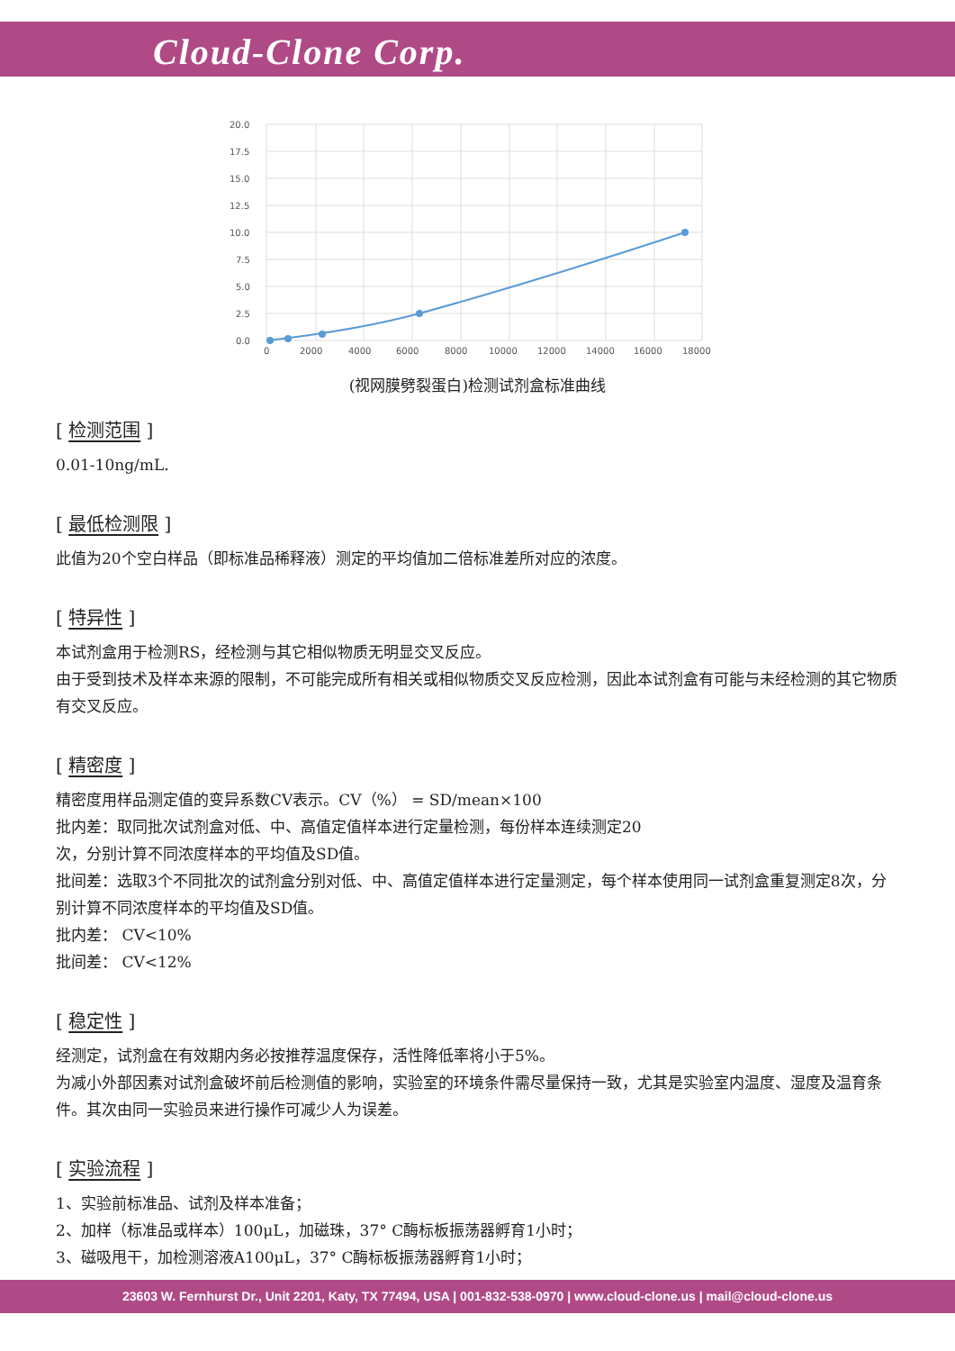Cloud-Clone Corp.
20.0
17.5
15.0
12.5
10.0
7.5
5.0
2.5
0.0
0
2000
4000
6000
8000
10000
12000
14000
16000
18000
(视网膜劈裂蛋白)检测试剂盒标准曲线
[ 检测范围 ]
0.01-10ng/mL.
[ 最低检测限 ]
此值为20个空白样品（即标准品稀释液）测定的平均值加二倍标准差所对应的浓度。
[ 特异性 ]
本试剂盒用于检测RS，经检测与其它相似物质无明显交叉反应。
由于受到技术及样本来源的限制，不可能完成所有相关或相似物质交叉反应检测，因此本试剂盒有可能与未经检测的其它物质有交叉反应。
[ 精密度 ]
精密度用样品测定值的变异系数CV表示。CV（%） = SD/mean×100
批内差：取同批次试剂盒对低、中、高值定值样本进行定量检测，每份样本连续测定20
次，分别计算不同浓度样本的平均值及SD值。
批间差：选取3个不同批次的试剂盒分别对低、中、高值定值样本进行定量测定，每个样本使用同一试剂盒重复测定8次，分别计算不同浓度样本的平均值及SD值。
批内差： CV<10%
批间差： CV<12%
[ 稳定性 ]
经测定，试剂盒在有效期内务必按推荐温度保存，活性降低率将小于5%。
为减小外部因素对试剂盒破坏前后检测值的影响，实验室的环境条件需尽量保持一致，尤其是实验室内温度、湿度及温育条件。其次由同一实验员来进行操作可减少人为误差。
[ 实验流程 ]
1、实验前标准品、试剂及样本准备；
2、加样（标准品或样本）100μL，加磁珠，37° C酶标板振荡器孵育1小时；
3、磁吸甩干，加检测溶液A100μL，37° C酶标板振荡器孵育1小时；
23603 W. Fernhurst Dr., Unit 2201, Katy, TX 77494, USA | 001-832-538-0970 | www.cloud-clone.us | mail@cloud-clone.us